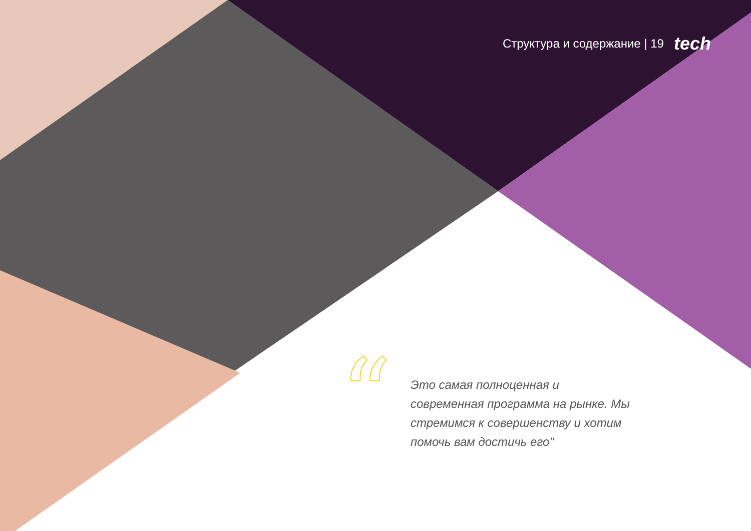Структура и содержание | 19 tech
“
Это самая полноценная и современная программа на рынке. Мы стремимся к совершенству и хотим помочь вам достичь его"